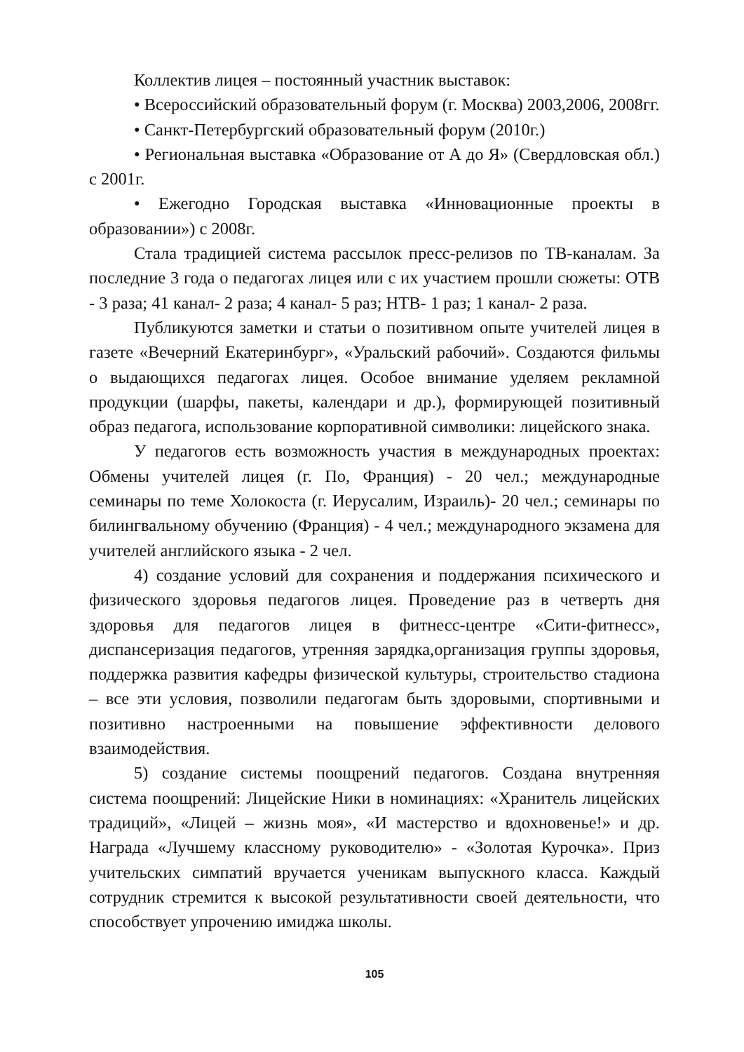Коллектив лицея – постоянный участник выставок:
• Всероссийский образовательный форум (г. Москва) 2003,2006, 2008гг.
• Санкт-Петербургский образовательный форум (2010г.)
• Региональная выставка «Образование от А до Я» (Свердловская обл.) с 2001г.
• Ежегодно Городская выставка «Инновационные проекты в образовании») с 2008г.
Стала традицией система рассылок пресс-релизов по ТВ-каналам. За последние 3 года о педагогах лицея или с их участием прошли сюжеты: ОТВ - 3 раза; 41 канал- 2 раза; 4 канал- 5 раз; НТВ- 1 раз; 1 канал- 2 раза.
Публикуются заметки и статьи о позитивном опыте учителей лицея в газете «Вечерний Екатеринбург», «Уральский рабочий». Создаются фильмы о выдающихся педагогах лицея. Особое внимание уделяем рекламной продукции (шарфы, пакеты, календари и др.), формирующей позитивный образ педагога, использование корпоративной символики: лицейского знака.
У педагогов есть возможность участия в международных проектах: Обмены учителей лицея (г. По, Франция) - 20 чел.; международные семинары по теме Холокоста (г. Иерусалим, Израиль)- 20 чел.; семинары по билингвальному обучению (Франция) - 4 чел.; международного экзамена для учителей английского языка - 2 чел.
4) создание условий для сохранения и поддержания психического и физического здоровья педагогов лицея. Проведение раз в четверть дня здоровья для педагогов лицея в фитнесс-центре «Сити-фитнесс», диспансеризация педагогов, утренняя зарядка,организация группы здоровья, поддержка развития кафедры физической культуры, строительство стадиона – все эти условия, позволили педагогам быть здоровыми, спортивными и позитивно настроенными на повышение эффективности делового взаимодействия.
5) создание системы поощрений педагогов. Создана внутренняя система поощрений: Лицейские Ники в номинациях: «Хранитель лицейских традиций», «Лицей – жизнь моя», «И мастерство и вдохновенье!» и др. Награда «Лучшему классному руководителю» - «Золотая Курочка». Приз учительских симпатий вручается ученикам выпускного класса. Каждый сотрудник стремится к высокой результативности своей деятельности, что способствует упрочению имиджа школы.
105